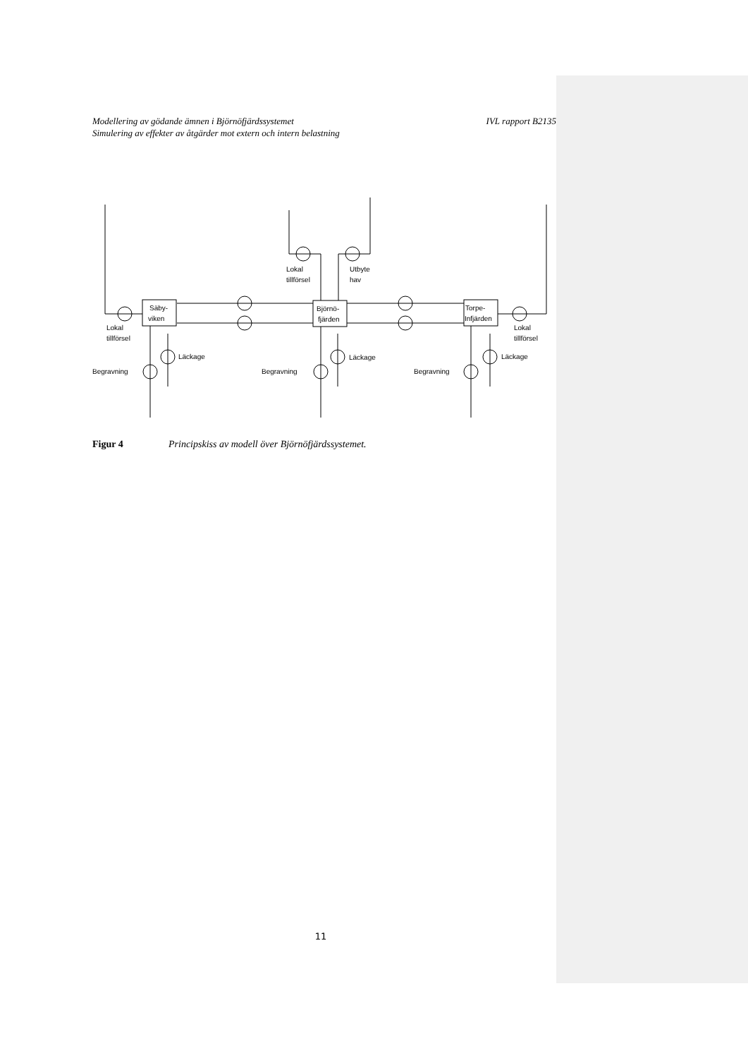IVL rapport B2135 Modellering av gödande ämnen i Björnöfjärdssystemet
Simulering av effekter av åtgärder mot extern och intern belastning
Säby-
viken
Björnö-
fjärden
Torpe-
Infjärden
Lokal
tillförsel
Utbyte
hav
Lokal
tillförsel
Lokal
tillförsel
Läckage
Läckage
Läckage
Begravning
Begravning
Begravning
Figur 4 Principskiss av modell över Björnöfjärdssystemet.
11